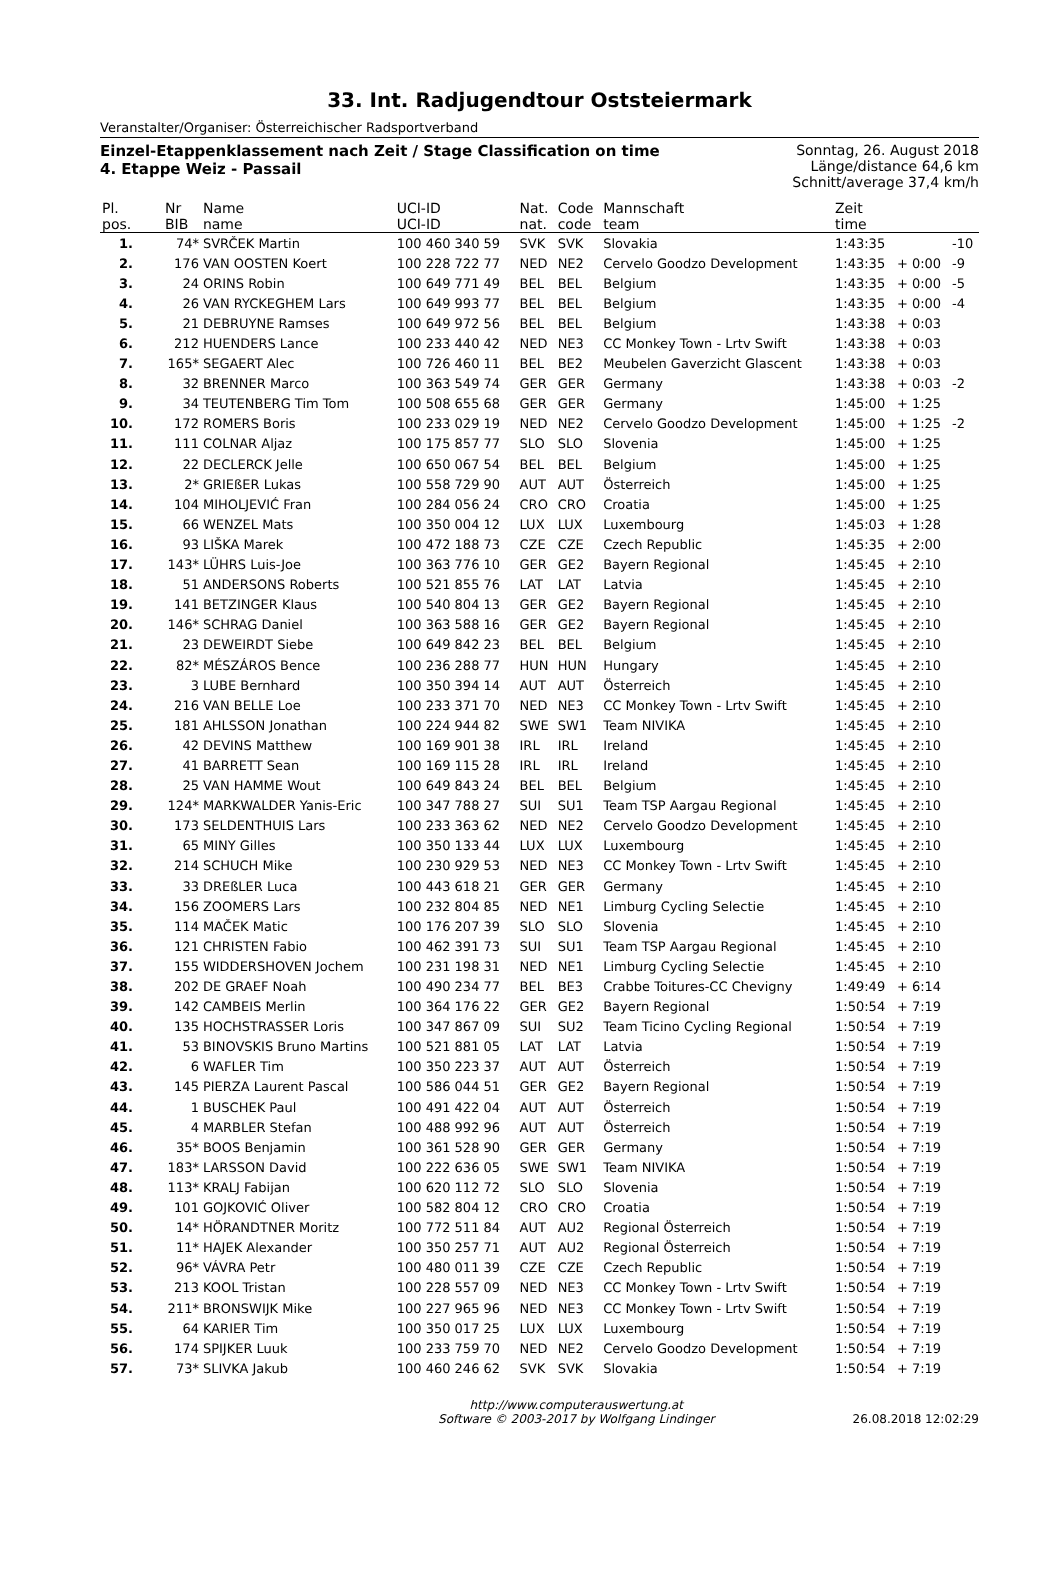33. Int. Radjugendtour Oststeiermark
Veranstalter/Organiser: Österreichischer Radsportverband
Einzel-Etappenklassement nach Zeit / Stage Classification on time
4. Etappe Weiz - Passail
Sonntag, 26. August 2018
Länge/distance 64,6 km
Schnitt/average 37,4 km/h
| Pl. | Nr | Name | UCI-ID | Nat. | Code | Mannschaft | Zeit | | |
| --- | --- | --- | --- | --- | --- | --- | --- | --- | --- |
| pos. | BIB | name | UCI-ID | nat. | code | team | time | | |
| 1. | 74* | SVRČEK Martin | 100 460 340 59 | SVK | SVK | Slovakia | 1:43:35 | | -10 |
| 2. | 176 | VAN OOSTEN Koert | 100 228 722 77 | NED | NE2 | Cervelo Goodzo Development | 1:43:35 | + 0:00 | -9 |
| 3. | 24 | ORINS Robin | 100 649 771 49 | BEL | BEL | Belgium | 1:43:35 | + 0:00 | -5 |
| 4. | 26 | VAN RYCKEGHEM Lars | 100 649 993 77 | BEL | BEL | Belgium | 1:43:35 | + 0:00 | -4 |
| 5. | 21 | DEBRUYNE Ramses | 100 649 972 56 | BEL | BEL | Belgium | 1:43:38 | + 0:03 | |
| 6. | 212 | HUENDERS Lance | 100 233 440 42 | NED | NE3 | CC Monkey Town - Lrtv Swift | 1:43:38 | + 0:03 | |
| 7. | 165* | SEGAERT Alec | 100 726 460 11 | BEL | BE2 | Meubelen Gaverzicht Glascent | 1:43:38 | + 0:03 | |
| 8. | 32 | BRENNER Marco | 100 363 549 74 | GER | GER | Germany | 1:43:38 | + 0:03 | -2 |
| 9. | 34 | TEUTENBERG Tim Tom | 100 508 655 68 | GER | GER | Germany | 1:45:00 | + 1:25 | |
| 10. | 172 | ROMERS Boris | 100 233 029 19 | NED | NE2 | Cervelo Goodzo Development | 1:45:00 | + 1:25 | -2 |
| 11. | 111 | COLNAR Aljaz | 100 175 857 77 | SLO | SLO | Slovenia | 1:45:00 | + 1:25 | |
| 12. | 22 | DECLERCK Jelle | 100 650 067 54 | BEL | BEL | Belgium | 1:45:00 | + 1:25 | |
| 13. | 2* | GRIEßER Lukas | 100 558 729 90 | AUT | AUT | Österreich | 1:45:00 | + 1:25 | |
| 14. | 104 | MIHOLJEVIĆ Fran | 100 284 056 24 | CRO | CRO | Croatia | 1:45:00 | + 1:25 | |
| 15. | 66 | WENZEL Mats | 100 350 004 12 | LUX | LUX | Luxembourg | 1:45:03 | + 1:28 | |
| 16. | 93 | LIŠKA Marek | 100 472 188 73 | CZE | CZE | Czech Republic | 1:45:35 | + 2:00 | |
| 17. | 143* | LÜHRS Luis-Joe | 100 363 776 10 | GER | GE2 | Bayern Regional | 1:45:45 | + 2:10 | |
| 18. | 51 | ANDERSONS Roberts | 100 521 855 76 | LAT | LAT | Latvia | 1:45:45 | + 2:10 | |
| 19. | 141 | BETZINGER Klaus | 100 540 804 13 | GER | GE2 | Bayern Regional | 1:45:45 | + 2:10 | |
| 20. | 146* | SCHRAG Daniel | 100 363 588 16 | GER | GE2 | Bayern Regional | 1:45:45 | + 2:10 | |
| 21. | 23 | DEWEIRDT Siebe | 100 649 842 23 | BEL | BEL | Belgium | 1:45:45 | + 2:10 | |
| 22. | 82* | MÉSZÁROS Bence | 100 236 288 77 | HUN | HUN | Hungary | 1:45:45 | + 2:10 | |
| 23. | 3 | LUBE Bernhard | 100 350 394 14 | AUT | AUT | Österreich | 1:45:45 | + 2:10 | |
| 24. | 216 | VAN BELLE Loe | 100 233 371 70 | NED | NE3 | CC Monkey Town - Lrtv Swift | 1:45:45 | + 2:10 | |
| 25. | 181 | AHLSSON Jonathan | 100 224 944 82 | SWE | SW1 | Team NIVIKA | 1:45:45 | + 2:10 | |
| 26. | 42 | DEVINS Matthew | 100 169 901 38 | IRL | IRL | Ireland | 1:45:45 | + 2:10 | |
| 27. | 41 | BARRETT Sean | 100 169 115 28 | IRL | IRL | Ireland | 1:45:45 | + 2:10 | |
| 28. | 25 | VAN HAMME Wout | 100 649 843 24 | BEL | BEL | Belgium | 1:45:45 | + 2:10 | |
| 29. | 124* | MARKWALDER Yanis-Eric | 100 347 788 27 | SUI | SU1 | Team TSP Aargau Regional | 1:45:45 | + 2:10 | |
| 30. | 173 | SELDENTHUIS Lars | 100 233 363 62 | NED | NE2 | Cervelo Goodzo Development | 1:45:45 | + 2:10 | |
| 31. | 65 | MINY Gilles | 100 350 133 44 | LUX | LUX | Luxembourg | 1:45:45 | + 2:10 | |
| 32. | 214 | SCHUCH Mike | 100 230 929 53 | NED | NE3 | CC Monkey Town - Lrtv Swift | 1:45:45 | + 2:10 | |
| 33. | 33 | DREßLER Luca | 100 443 618 21 | GER | GER | Germany | 1:45:45 | + 2:10 | |
| 34. | 156 | ZOOMERS Lars | 100 232 804 85 | NED | NE1 | Limburg Cycling Selectie | 1:45:45 | + 2:10 | |
| 35. | 114 | MAČEK Matic | 100 176 207 39 | SLO | SLO | Slovenia | 1:45:45 | + 2:10 | |
| 36. | 121 | CHRISTEN Fabio | 100 462 391 73 | SUI | SU1 | Team TSP Aargau Regional | 1:45:45 | + 2:10 | |
| 37. | 155 | WIDDERSHOVEN Jochem | 100 231 198 31 | NED | NE1 | Limburg Cycling Selectie | 1:45:45 | + 2:10 | |
| 38. | 202 | DE GRAEF Noah | 100 490 234 77 | BEL | BE3 | Crabbe Toitures-CC Chevigny | 1:49:49 | + 6:14 | |
| 39. | 142 | CAMBEIS Merlin | 100 364 176 22 | GER | GE2 | Bayern Regional | 1:50:54 | + 7:19 | |
| 40. | 135 | HOCHSTRASSER Loris | 100 347 867 09 | SUI | SU2 | Team Ticino Cycling Regional | 1:50:54 | + 7:19 | |
| 41. | 53 | BINOVSKIS Bruno Martins | 100 521 881 05 | LAT | LAT | Latvia | 1:50:54 | + 7:19 | |
| 42. | 6 | WAFLER Tim | 100 350 223 37 | AUT | AUT | Österreich | 1:50:54 | + 7:19 | |
| 43. | 145 | PIERZA Laurent Pascal | 100 586 044 51 | GER | GE2 | Bayern Regional | 1:50:54 | + 7:19 | |
| 44. | 1 | BUSCHEK Paul | 100 491 422 04 | AUT | AUT | Österreich | 1:50:54 | + 7:19 | |
| 45. | 4 | MARBLER Stefan | 100 488 992 96 | AUT | AUT | Österreich | 1:50:54 | + 7:19 | |
| 46. | 35* | BOOS Benjamin | 100 361 528 90 | GER | GER | Germany | 1:50:54 | + 7:19 | |
| 47. | 183* | LARSSON David | 100 222 636 05 | SWE | SW1 | Team NIVIKA | 1:50:54 | + 7:19 | |
| 48. | 113* | KRALJ Fabijan | 100 620 112 72 | SLO | SLO | Slovenia | 1:50:54 | + 7:19 | |
| 49. | 101 | GOJKOVIĆ Oliver | 100 582 804 12 | CRO | CRO | Croatia | 1:50:54 | + 7:19 | |
| 50. | 14* | HÖRANDTNER Moritz | 100 772 511 84 | AUT | AU2 | Regional Österreich | 1:50:54 | + 7:19 | |
| 51. | 11* | HAJEK Alexander | 100 350 257 71 | AUT | AU2 | Regional Österreich | 1:50:54 | + 7:19 | |
| 52. | 96* | VÁVRA Petr | 100 480 011 39 | CZE | CZE | Czech Republic | 1:50:54 | + 7:19 | |
| 53. | 213 | KOOL Tristan | 100 228 557 09 | NED | NE3 | CC Monkey Town - Lrtv Swift | 1:50:54 | + 7:19 | |
| 54. | 211* | BRONSWIJK Mike | 100 227 965 96 | NED | NE3 | CC Monkey Town - Lrtv Swift | 1:50:54 | + 7:19 | |
| 55. | 64 | KARIER Tim | 100 350 017 25 | LUX | LUX | Luxembourg | 1:50:54 | + 7:19 | |
| 56. | 174 | SPIJKER Luuk | 100 233 759 70 | NED | NE2 | Cervelo Goodzo Development | 1:50:54 | + 7:19 | |
| 57. | 73* | SLIVKA Jakub | 100 460 246 62 | SVK | SVK | Slovakia | 1:50:54 | + 7:19 | |
http://www.computerauswertung.at
Software © 2003-2017 by Wolfgang Lindinger
26.08.2018 12:02:29